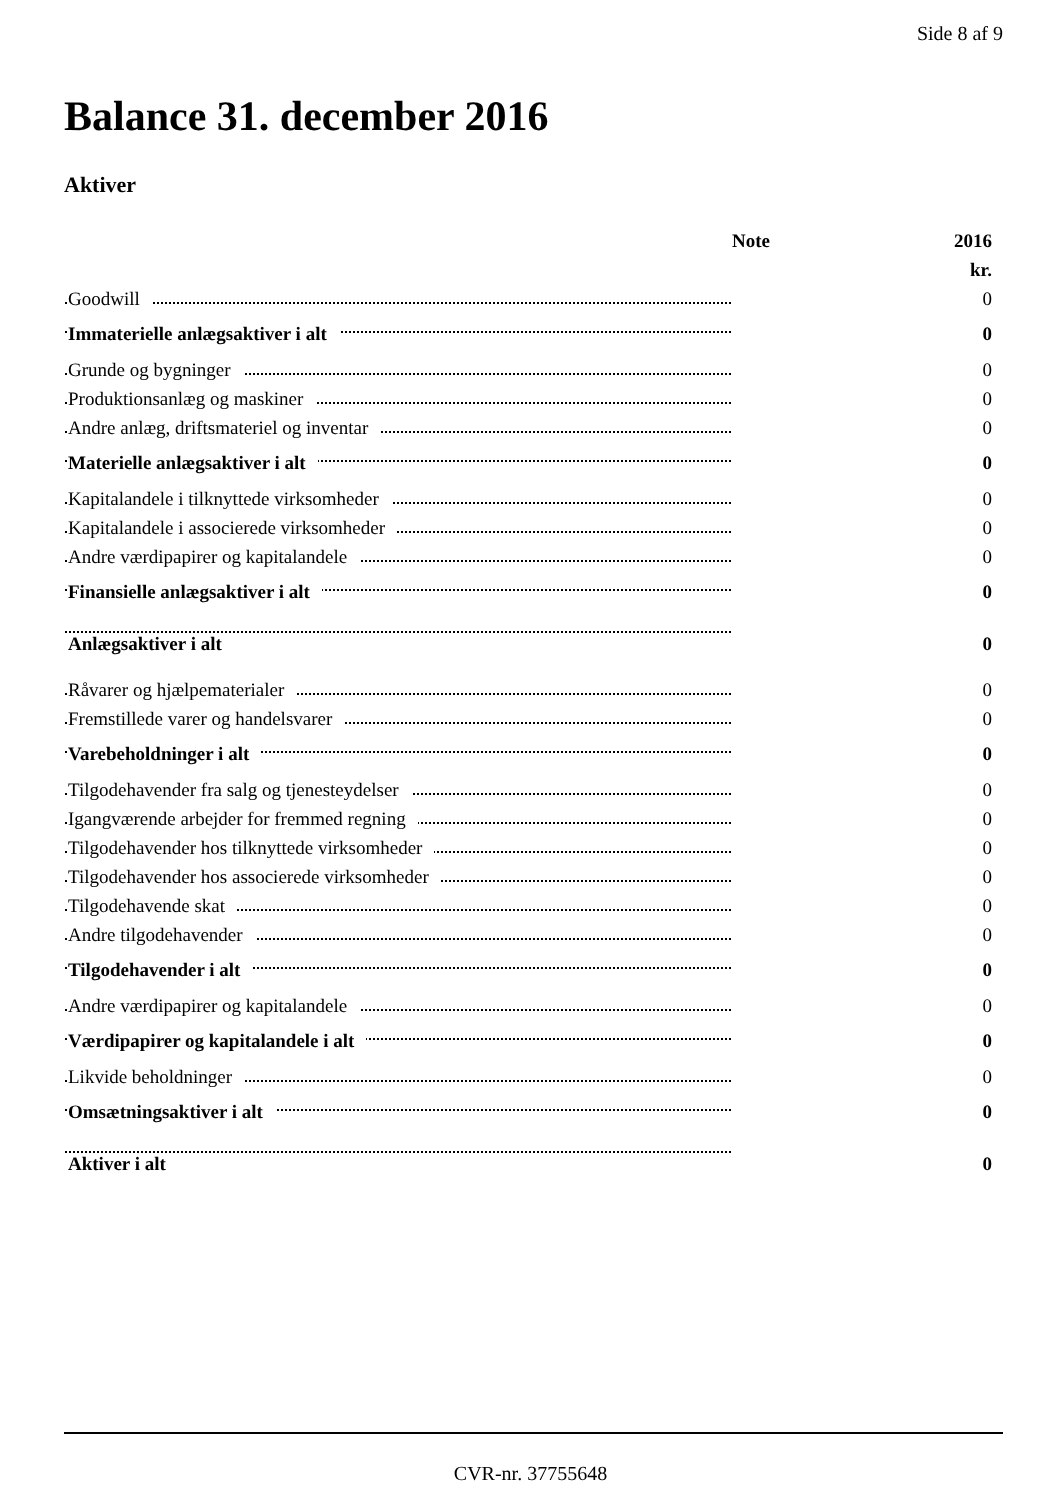Side 8 af 9
Balance 31. december 2016
Aktiver
| | Note | 2016 |
| --- | --- | --- |
| | | kr. |
| Goodwill | | 0 |
| Immaterielle anlægsaktiver i alt | | 0 |
| Grunde og bygninger | | 0 |
| Produktionsanlæg og maskiner | | 0 |
| Andre anlæg, driftsmateriel og inventar | | 0 |
| Materielle anlægsaktiver i alt | | 0 |
| Kapitalandele i tilknyttede virksomheder | | 0 |
| Kapitalandele i associerede virksomheder | | 0 |
| Andre værdipapirer og kapitalandele | | 0 |
| Finansielle anlægsaktiver i alt | | 0 |
| Anlægsaktiver i alt | | 0 |
| Råvarer og hjælpematerialer | | 0 |
| Fremstillede varer og handelsvarer | | 0 |
| Varebeholdninger i alt | | 0 |
| Tilgodehavender fra salg og tjenesteydelser | | 0 |
| Igangværende arbejder for fremmed regning | | 0 |
| Tilgodehavender hos tilknyttede virksomheder | | 0 |
| Tilgodehavender hos associerede virksomheder | | 0 |
| Tilgodehavende skat | | 0 |
| Andre tilgodehavender | | 0 |
| Tilgodehavender i alt | | 0 |
| Andre værdipapirer og kapitalandele | | 0 |
| Værdipapirer og kapitalandele i alt | | 0 |
| Likvide beholdninger | | 0 |
| Omsætningsaktiver i alt | | 0 |
| Aktiver i alt | | 0 |
CVR-nr. 37755648